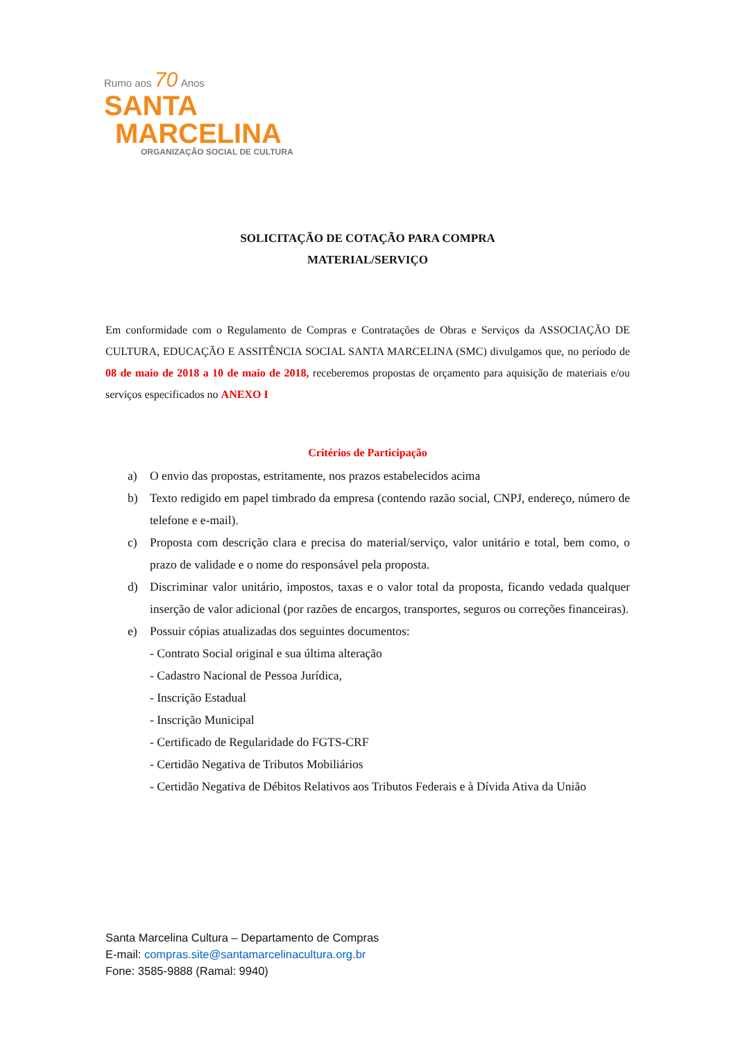Rumo aos 70 Anos
SANTA
MARCELINA
ORGANIZAÇÃO SOCIAL DE CULTURA
SOLICITAÇÃO DE COTAÇÃO PARA COMPRA
MATERIAL/SERVIÇO
Em conformidade com o Regulamento de Compras e Contratações de Obras e Serviços da ASSOCIAÇÃO DE CULTURA, EDUCAÇÃO E ASSITÊNCIA SOCIAL SANTA MARCELINA (SMC) divulgamos que, no período de 08 de maio de 2018 a 10 de maio de 2018, receberemos propostas de orçamento para aquisição de materiais e/ou serviços especificados no ANEXO I
Critérios de Participação
a) O envio das propostas, estritamente, nos prazos estabelecidos acima
b) Texto redigido em papel timbrado da empresa (contendo razão social, CNPJ, endereço, número de telefone e e-mail).
c) Proposta com descrição clara e precisa do material/serviço, valor unitário e total, bem como, o prazo de validade e o nome do responsável pela proposta.
d) Discriminar valor unitário, impostos, taxas e o valor total da proposta, ficando vedada qualquer inserção de valor adicional (por razões de encargos, transportes, seguros ou correções financeiras).
e) Possuir cópias atualizadas dos seguintes documentos:
- Contrato Social original e sua última alteração
- Cadastro Nacional de Pessoa Jurídica,
- Inscrição Estadual
- Inscrição Municipal
- Certificado de Regularidade do FGTS-CRF
- Certidão Negativa de Tributos Mobiliários
- Certidão Negativa de Débitos Relativos aos Tributos Federais e à Dívida Ativa da União
Santa Marcelina Cultura – Departamento de Compras
E-mail: compras.site@santamarcelinacultura.org.br
Fone: 3585-9888 (Ramal: 9940)